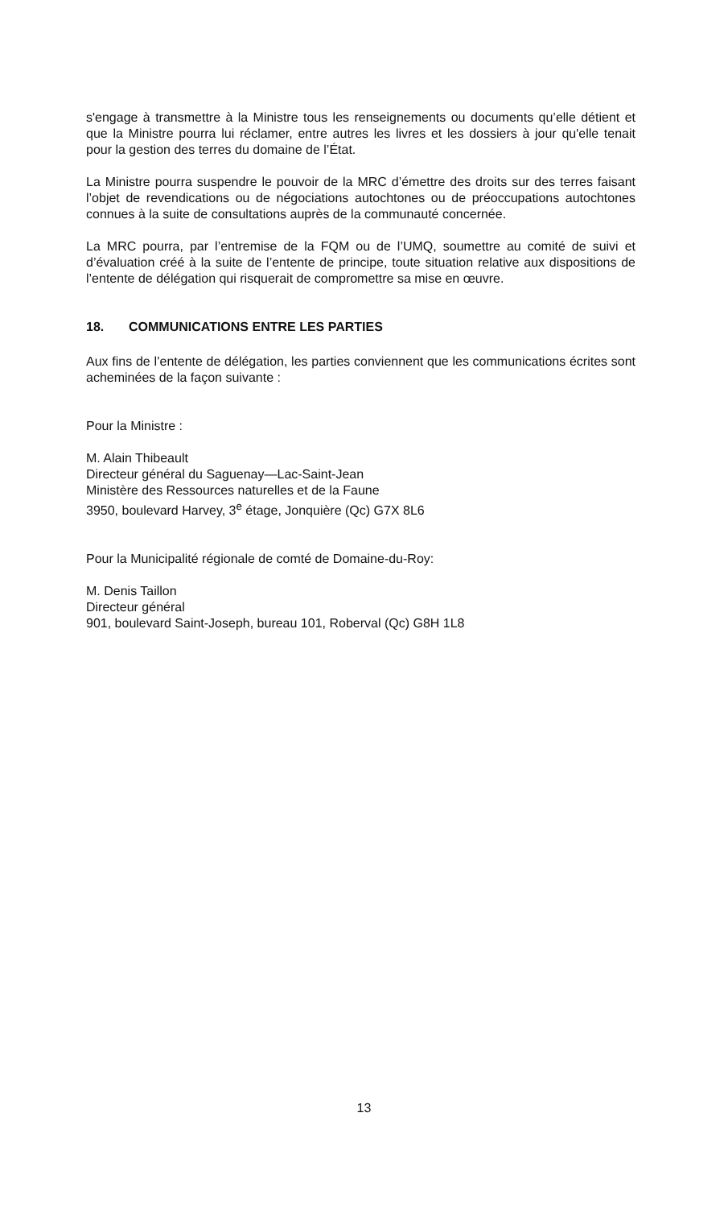s'engage à transmettre à la Ministre tous les renseignements ou documents qu’elle détient et que la Ministre pourra lui réclamer, entre autres les livres et les dossiers à jour qu'elle tenait pour la gestion des terres du domaine de l’État.
La Ministre pourra suspendre le pouvoir de la MRC d’émettre des droits sur des terres faisant l’objet de revendications ou de négociations autochtones ou de préoccupations autochtones connues à la suite de consultations auprès de la communauté concernée.
La MRC pourra, par l’entremise de la FQM ou de l’UMQ, soumettre au comité de suivi et d’évaluation créé à la suite de l’entente de principe, toute situation relative aux dispositions de l’entente de délégation qui risquerait de compromettre sa mise en œuvre.
18. COMMUNICATIONS ENTRE LES PARTIES
Aux fins de l’entente de délégation, les parties conviennent que les communications écrites sont acheminées de la façon suivante :
Pour la Ministre :
M. Alain Thibeault
Directeur général du Saguenay—Lac-Saint-Jean
Ministère des Ressources naturelles et de la Faune
3950, boulevard Harvey, 3<sup>e</sup> étage, Jonquière (Qc) G7X 8L6
Pour la Municipalité régionale de comté de Domaine-du-Roy:
M. Denis Taillon
Directeur général
901, boulevard Saint-Joseph, bureau 101, Roberval (Qc) G8H 1L8
13